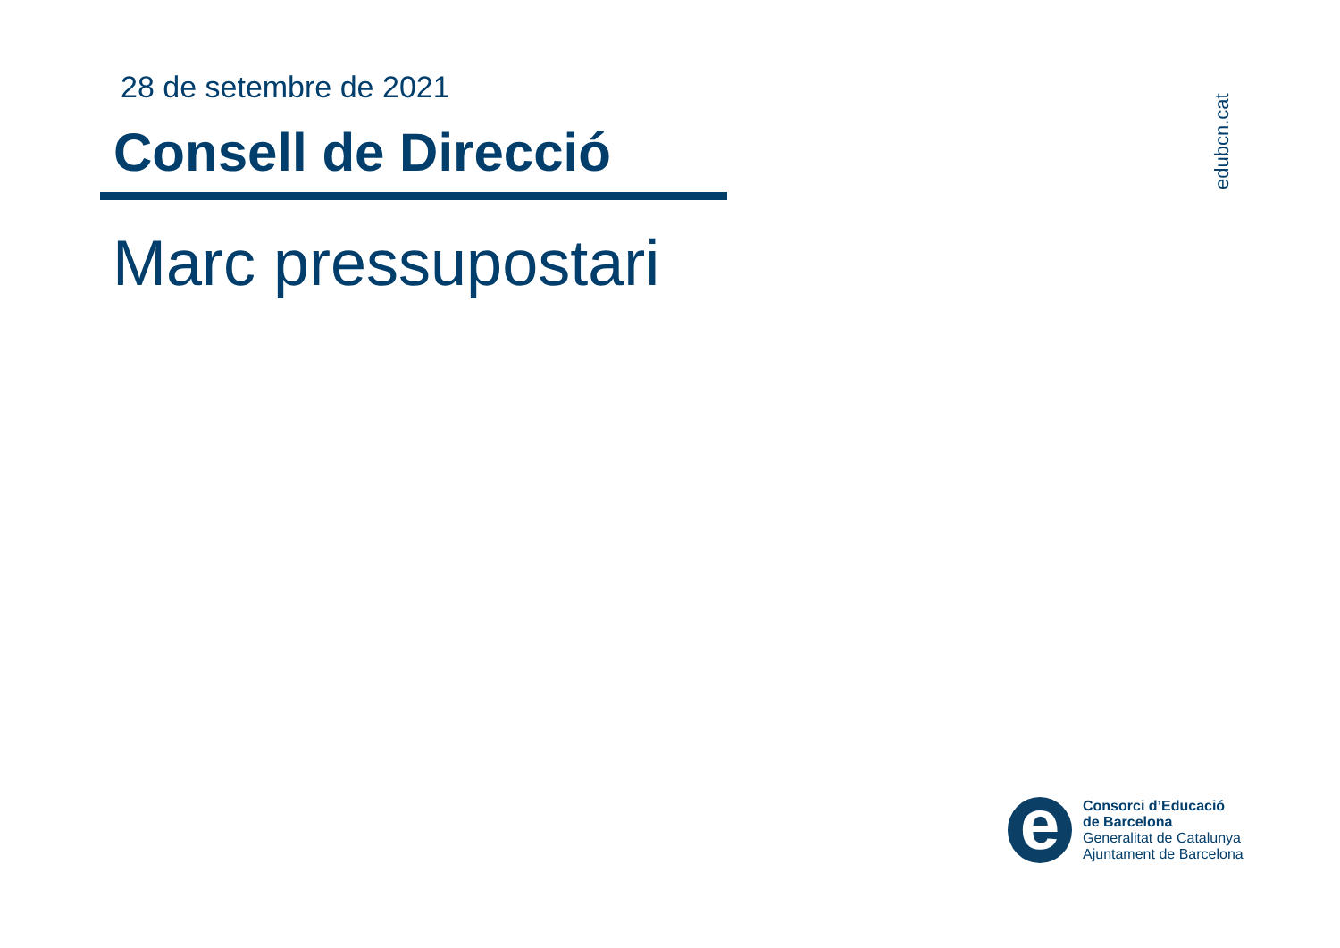28 de setembre de 2021
Consell de Direcció
Marc pressupostari
edubcn.cat
e
Consorci d’Educació
de Barcelona
Generalitat de Catalunya
Ajuntament de Barcelona